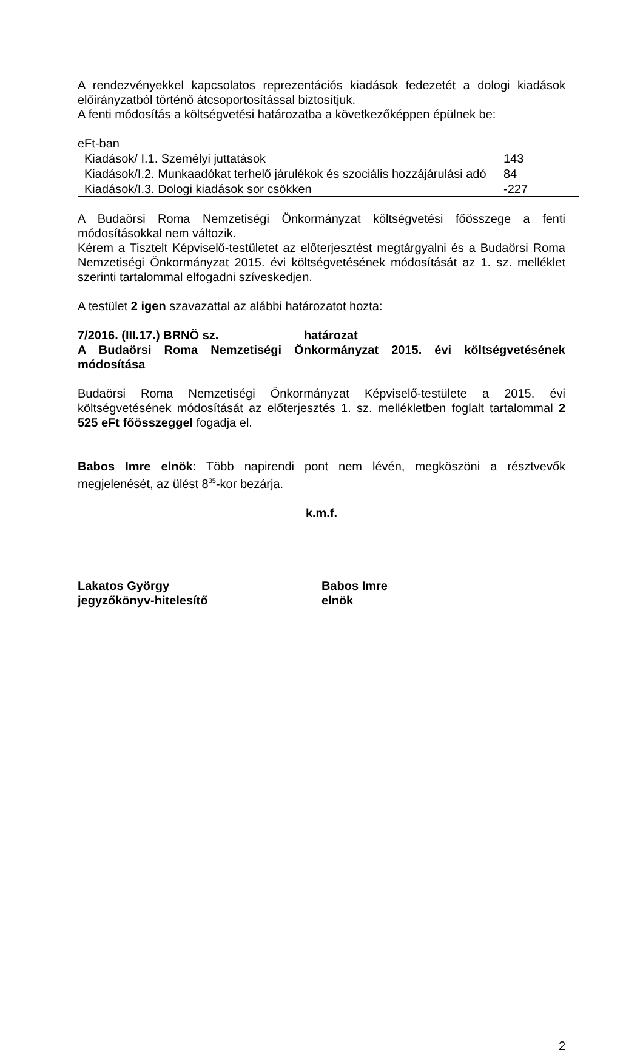A rendezvényekkel kapcsolatos reprezentációs kiadások fedezetét a dologi kiadások előirányzatból történő átcsoportosítással biztosítjuk.
A fenti módosítás a költségvetési határozatba a következőképpen épülnek be:
eFt-ban
| Kiadások/ I.1. Személyi juttatások | 143 |
| Kiadások/I.2. Munkaadókat terhelő járulékok és szociális hozzájárulási adó | 84 |
| Kiadások/I.3. Dologi kiadások sor csökken | -227 |
A Budaörsi Roma Nemzetiségi Önkormányzat költségvetési főösszege a fenti módosításokkal nem változik.
Kérem a Tisztelt Képviselő-testületet az előterjesztést megtárgyalni és a Budaörsi Roma Nemzetiségi Önkormányzat 2015. évi költségvetésének módosítását az 1. sz. melléklet szerinti tartalommal elfogadni szíveskedjen.
A testület 2 igen szavazattal az alábbi határozatot hozta:
7/2016. (III.17.) BRNÖ sz. határozat
A Budaörsi Roma Nemzetiségi Önkormányzat 2015. évi költségvetésének módosítása
Budaörsi Roma Nemzetiségi Önkormányzat Képviselő-testülete a 2015. évi költségvetésének módosítását az előterjesztés 1. sz. mellékletben foglalt tartalommal 2 525 eFt főösszeggel fogadja el.
Babos Imre elnök: Több napirendi pont nem lévén, megköszöni a résztvevők megjelenését, az ülést 8<sup>35</sup>-kor bezárja.
k.m.f.
Lakatos György
jegyzőkönyv-hitelesítő
Babos Imre
elnök
2